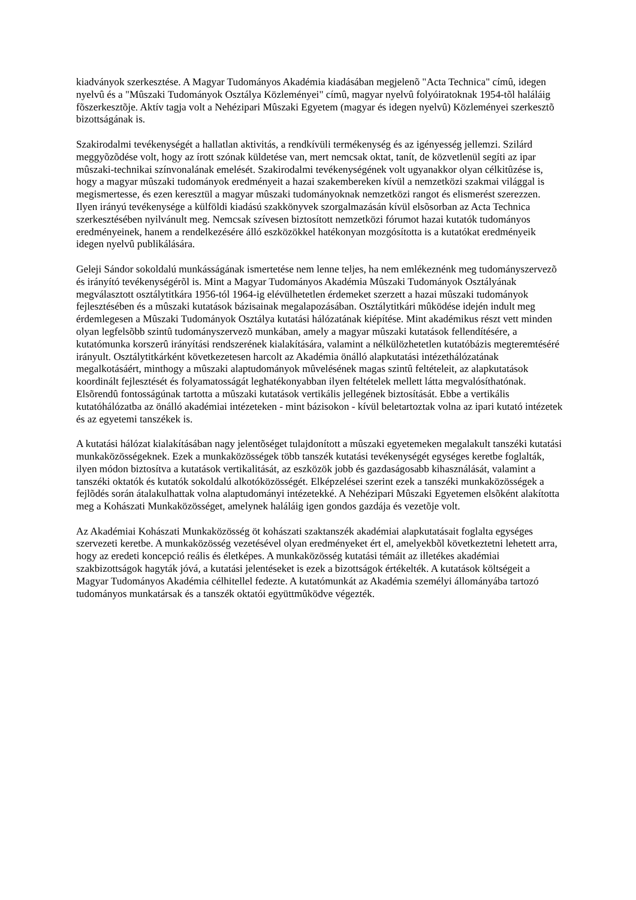kiadványok szerkesztése. A Magyar Tudományos Akadémia kiadásában megjelenõ "Acta Technica" címû, idegen nyelvû és a "Mûszaki Tudományok Osztálya Közleményei" címû, magyar nyelvû folyóiratoknak 1954-tõl haláláig fõszerkesztõje. Aktív tagja volt a Nehézipari Mûszaki Egyetem (magyar és idegen nyelvû) Közleményei szerkesztõ bizottságának is.
Szakirodalmi tevékenységét a hallatlan aktivitás, a rendkívüli termékenység és az igényesség jellemzi. Szilárd meggyõzõdése volt, hogy az írott szónak küldetése van, mert nemcsak oktat, tanít, de közvetlenül segíti az ipar mûszaki-technikai színvonalának emelését. Szakirodalmi tevékenységének volt ugyanakkor olyan célkitûzése is, hogy a magyar mûszaki tudományok eredményeit a hazai szakembereken kívül a nemzetközi szakmai világgal is megismertesse, és ezen keresztül a magyar mûszaki tudományoknak nemzetközi rangot és elismerést szerezzen. Ilyen irányú tevékenysége a külföldi kiadású szakkönyvek szorgalmazásán kívül elsõsorban az Acta Technica szerkesztésében nyilvánult meg. Nemcsak szívesen biztosított nemzetközi fórumot hazai kutatók tudományos eredményeinek, hanem a rendelkezésére álló eszközökkel hatékonyan mozgósította is a kutatókat eredményeik idegen nyelvû publikálására.
Geleji Sándor sokoldalú munkásságának ismertetése nem lenne teljes, ha nem emlékeznénk meg tudományszervezõ és irányító tevékenységérõl is. Mint a Magyar Tudományos Akadémia Mûszaki Tudományok Osztályának megválasztott osztálytitkára 1956-tól 1964-ig elévülhetetlen érdemeket szerzett a hazai mûszaki tudományok fejlesztésében és a mûszaki kutatások bázisainak megalapozásában. Osztálytitkári mûködése idején indult meg érdemlegesen a Mûszaki Tudományok Osztálya kutatási hálózatának kiépítése. Mint akadémikus részt vett minden olyan legfelsõbb szintû tudományszervezõ munkában, amely a magyar mûszaki kutatások fellendítésére, a kutatómunka korszerû irányítási rendszerének kialakítására, valamint a nélkülözhetetlen kutatóbázis megteremtéséré irányult. Osztálytitkárként következetesen harcolt az Akadémia önálló alapkutatási intézethálózatának megalkotásáért, minthogy a mûszaki alaptudományok mûvelésének magas szintû feltételeit, az alapkutatások koordinált fejlesztését és folyamatosságát leghatékonyabban ilyen feltételek mellett látta megvalósíthatónak. Elsõrendû fontosságúnak tartotta a mûszaki kutatások vertikális jellegének biztosítását. Ebbe a vertikális kutatóhálózatba az önálló akadémiai intézeteken - mint bázisokon - kívül beletartoztak volna az ipari kutató intézetek és az egyetemi tanszékek is.
A kutatási hálózat kialakításában nagy jelentõséget tulajdonított a mûszaki egyetemeken megalakult tanszéki kutatási munkaközösségeknek. Ezek a munkaközösségek több tanszék kutatási tevékenységét egységes keretbe foglalták, ilyen módon biztosítva a kutatások vertikalitását, az eszközök jobb és gazdaságosabb kihasználását, valamint a tanszéki oktatók és kutatók sokoldalú alkotóközösségét. Elképzelései szerint ezek a tanszéki munkaközösségek a fejlõdés során átalakulhattak volna alaptudományi intézetekké. A Nehézipari Mûszaki Egyetemen elsõként alakította meg a Kohászati Munkaközösséget, amelynek haláláig igen gondos gazdája és vezetõje volt.
Az Akadémiai Kohászati Munkaközösség öt kohászati szaktanszék akadémiai alapkutatásait foglalta egységes szervezeti keretbe. A munkaközösség vezetésével olyan eredményeket ért el, amelyekbõl következtetni lehetett arra, hogy az eredeti koncepció reális és életképes. A munkaközösség kutatási témáit az illetékes akadémiai szakbizottságok hagyták jóvá, a kutatási jelentéseket is ezek a bizottságok értékelték. A kutatások költségeit a Magyar Tudományos Akadémia célhitellel fedezte. A kutatómunkát az Akadémia személyi állományába tartozó tudományos munkatársak és a tanszék oktatói együttmûködve végezték.